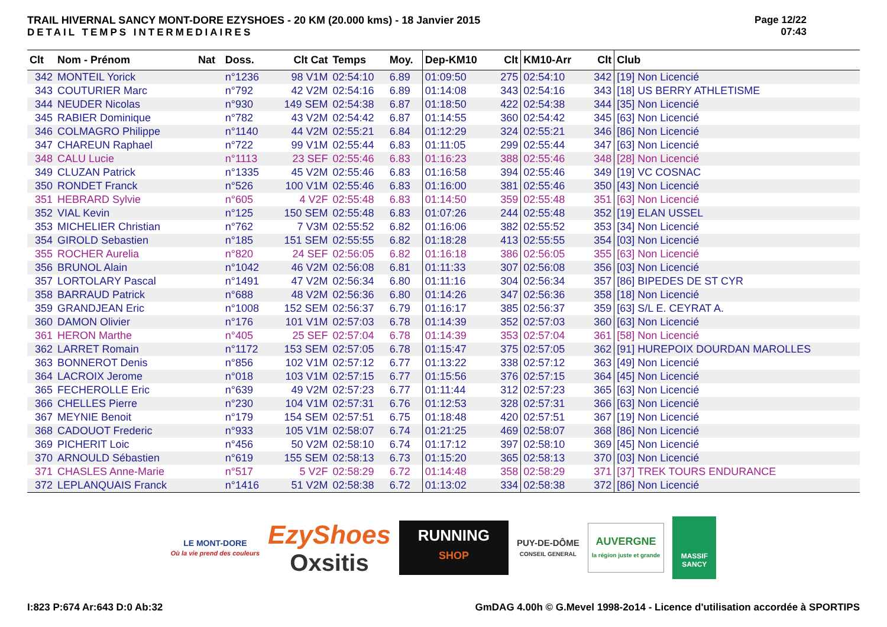TRAIL HIVERNAL SANCY MONT-DORE EZYSHOES - 20 KM (20.000 kms) - 18 Janvier 2015
DETAIL TEMPS INTERMEDIAIRES
Page 12/22
07:43
| Clt | Nom - Prénom | Nat | Doss. | Clt Cat | Temps | Moy. | Dep-KM10 | Clt | KM10-Arr | Clt | Club |
| --- | --- | --- | --- | --- | --- | --- | --- | --- | --- | --- | --- |
| 342 | MONTEIL Yorick | | n°1236 | 98 V1M | 02:54:10 | 6.89 | 01:09:50 | 275 | 02:54:10 | 342 | [19] Non Licencié |
| 343 | COUTURIER Marc | | n°792 | 42 V2M | 02:54:16 | 6.89 | 01:14:08 | 343 | 02:54:16 | 343 | [18] US BERRY ATHLETISME |
| 344 | NEUDER Nicolas | | n°930 | 149 SEM | 02:54:38 | 6.87 | 01:18:50 | 422 | 02:54:38 | 344 | [35] Non Licencié |
| 345 | RABIER Dominique | | n°782 | 43 V2M | 02:54:42 | 6.87 | 01:14:55 | 360 | 02:54:42 | 345 | [63] Non Licencié |
| 346 | COLMAGRO Philippe | | n°1140 | 44 V2M | 02:55:21 | 6.84 | 01:12:29 | 324 | 02:55:21 | 346 | [86] Non Licencié |
| 347 | CHAREUN Raphael | | n°722 | 99 V1M | 02:55:44 | 6.83 | 01:11:05 | 299 | 02:55:44 | 347 | [63] Non Licencié |
| 348 | CALU Lucie | | n°1113 | 23 SEF | 02:55:46 | 6.83 | 01:16:23 | 388 | 02:55:46 | 348 | [28] Non Licencié |
| 349 | CLUZAN Patrick | | n°1335 | 45 V2M | 02:55:46 | 6.83 | 01:16:58 | 394 | 02:55:46 | 349 | [19] VC COSNAC |
| 350 | RONDET Franck | | n°526 | 100 V1M | 02:55:46 | 6.83 | 01:16:00 | 381 | 02:55:46 | 350 | [43] Non Licencié |
| 351 | HEBRARD Sylvie | | n°605 | 4 V2F | 02:55:48 | 6.83 | 01:14:50 | 359 | 02:55:48 | 351 | [63] Non Licencié |
| 352 | VIAL Kevin | | n°125 | 150 SEM | 02:55:48 | 6.83 | 01:07:26 | 244 | 02:55:48 | 352 | [19] ELAN USSEL |
| 353 | MICHELIER Christian | | n°762 | 7 V3M | 02:55:52 | 6.82 | 01:16:06 | 382 | 02:55:52 | 353 | [34] Non Licencié |
| 354 | GIROLD Sebastien | | n°185 | 151 SEM | 02:55:55 | 6.82 | 01:18:28 | 413 | 02:55:55 | 354 | [03] Non Licencié |
| 355 | ROCHER Aurelia | | n°820 | 24 SEF | 02:56:05 | 6.82 | 01:16:18 | 386 | 02:56:05 | 355 | [63] Non Licencié |
| 356 | BRUNOL Alain | | n°1042 | 46 V2M | 02:56:08 | 6.81 | 01:11:33 | 307 | 02:56:08 | 356 | [03] Non Licencié |
| 357 | LORTOLARY Pascal | | n°1491 | 47 V2M | 02:56:34 | 6.80 | 01:11:16 | 304 | 02:56:34 | 357 | [86] BIPEDES DE ST CYR |
| 358 | BARRAUD Patrick | | n°688 | 48 V2M | 02:56:36 | 6.80 | 01:14:26 | 347 | 02:56:36 | 358 | [18] Non Licencié |
| 359 | GRANDJEAN Eric | | n°1008 | 152 SEM | 02:56:37 | 6.79 | 01:16:17 | 385 | 02:56:37 | 359 | [63] S/L E. CEYRAT A. |
| 360 | DAMON Olivier | | n°176 | 101 V1M | 02:57:03 | 6.78 | 01:14:39 | 352 | 02:57:03 | 360 | [63] Non Licencié |
| 361 | HERON Marthe | | n°405 | 25 SEF | 02:57:04 | 6.78 | 01:14:39 | 353 | 02:57:04 | 361 | [58] Non Licencié |
| 362 | LARRET Romain | | n°1172 | 153 SEM | 02:57:05 | 6.78 | 01:15:47 | 375 | 02:57:05 | 362 | [91] HUREPOIX DOURDAN MAROLLES |
| 363 | BONNEROT Denis | | n°856 | 102 V1M | 02:57:12 | 6.77 | 01:13:22 | 338 | 02:57:12 | 363 | [49] Non Licencié |
| 364 | LACROIX Jerome | | n°018 | 103 V1M | 02:57:15 | 6.77 | 01:15:56 | 376 | 02:57:15 | 364 | [45] Non Licencié |
| 365 | FECHEROLLE Eric | | n°639 | 49 V2M | 02:57:23 | 6.77 | 01:11:44 | 312 | 02:57:23 | 365 | [63] Non Licencié |
| 366 | CHELLES Pierre | | n°230 | 104 V1M | 02:57:31 | 6.76 | 01:12:53 | 328 | 02:57:31 | 366 | [63] Non Licencié |
| 367 | MEYNIE Benoit | | n°179 | 154 SEM | 02:57:51 | 6.75 | 01:18:48 | 420 | 02:57:51 | 367 | [19] Non Licencié |
| 368 | CADOUOT Frederic | | n°933 | 105 V1M | 02:58:07 | 6.74 | 01:21:25 | 469 | 02:58:07 | 368 | [86] Non Licencié |
| 369 | PICHERIT Loic | | n°456 | 50 V2M | 02:58:10 | 6.74 | 01:17:12 | 397 | 02:58:10 | 369 | [45] Non Licencié |
| 370 | ARNOULD Sébastien | | n°619 | 155 SEM | 02:58:13 | 6.73 | 01:15:20 | 365 | 02:58:13 | 370 | [03] Non Licencié |
| 371 | CHASLES Anne-Marie | | n°517 | 5 V2F | 02:58:29 | 6.72 | 01:14:48 | 358 | 02:58:29 | 371 | [37] TREK TOURS ENDURANCE |
| 372 | LEPLANQUAIS Franck | | n°1416 | 51 V2M | 02:58:38 | 6.72 | 01:13:02 | 334 | 02:58:38 | 372 | [86] Non Licencié |
LE MONT-DORE
Où la vie prend des couleurs
EzyShoes
Oxsitis
RUNNING
SHOP
PUY-DE-DÔME
CONSEIL GENERAL
AUVERGNE
la région juste et grande
MASSIF
SANCY
I:823 P:674 Ar:643 D:0 Ab:32 GmDAG 4.00h © G.Mevel 1998-2o14 - Licence d'utilisation accordée à SPORTIPS